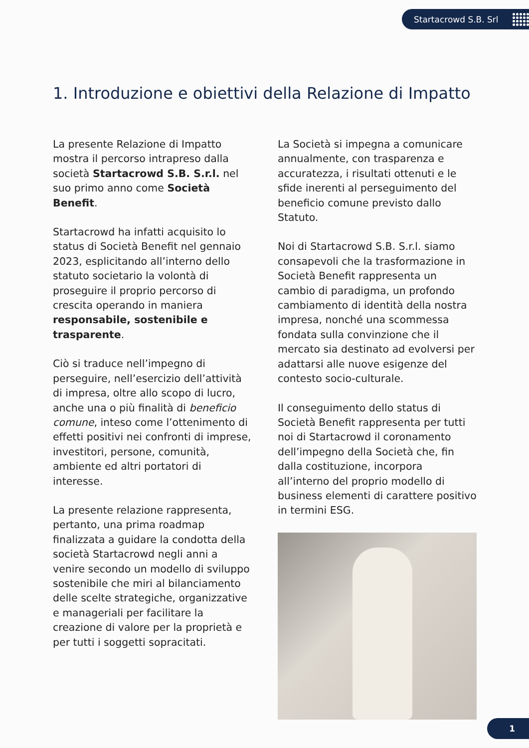Startacrowd S.B. Srl
1. Introduzione e obiettivi della Relazione di Impatto
La presente Relazione di Impatto mostra il percorso intrapreso dalla società Startacrowd S.B. S.r.l. nel suo primo anno come Società Benefit.
Startacrowd ha infatti acquisito lo status di Società Benefit nel gennaio 2023, esplicitando all’interno dello statuto societario la volontà di proseguire il proprio percorso di crescita operando in maniera responsabile, sostenibile e trasparente.
Ciò si traduce nell’impegno di perseguire, nell’esercizio dell’attività di impresa, oltre allo scopo di lucro, anche una o più finalità di beneficio comune, inteso come l’ottenimento di effetti positivi nei confronti di imprese, investitori, persone, comunità, ambiente ed altri portatori di interesse.
La presente relazione rappresenta, pertanto, una prima roadmap finalizzata a guidare la condotta della società Startacrowd negli anni a venire secondo un modello di sviluppo sostenibile che miri al bilanciamento delle scelte strategiche, organizzative e manageriali per facilitare la creazione di valore per la proprietà e per tutti i soggetti sopracitati.
La Società si impegna a comunicare annualmente, con trasparenza e accuratezza, i risultati ottenuti e le sfide inerenti al perseguimento del beneficio comune previsto dallo Statuto.
Noi di Startacrowd S.B. S.r.l. siamo consapevoli che la trasformazione in Società Benefit rappresenta un cambio di paradigma, un profondo cambiamento di identità della nostra impresa, nonché una scommessa fondata sulla convinzione che il mercato sia destinato ad evolversi per adattarsi alle nuove esigenze del contesto socio-culturale.
Il conseguimento dello status di Società Benefit rappresenta per tutti noi di Startacrowd il coronamento dell’impegno della Società che, fin dalla costituzione, incorpora all’interno del proprio modello di business elementi di carattere positivo in termini ESG.
1